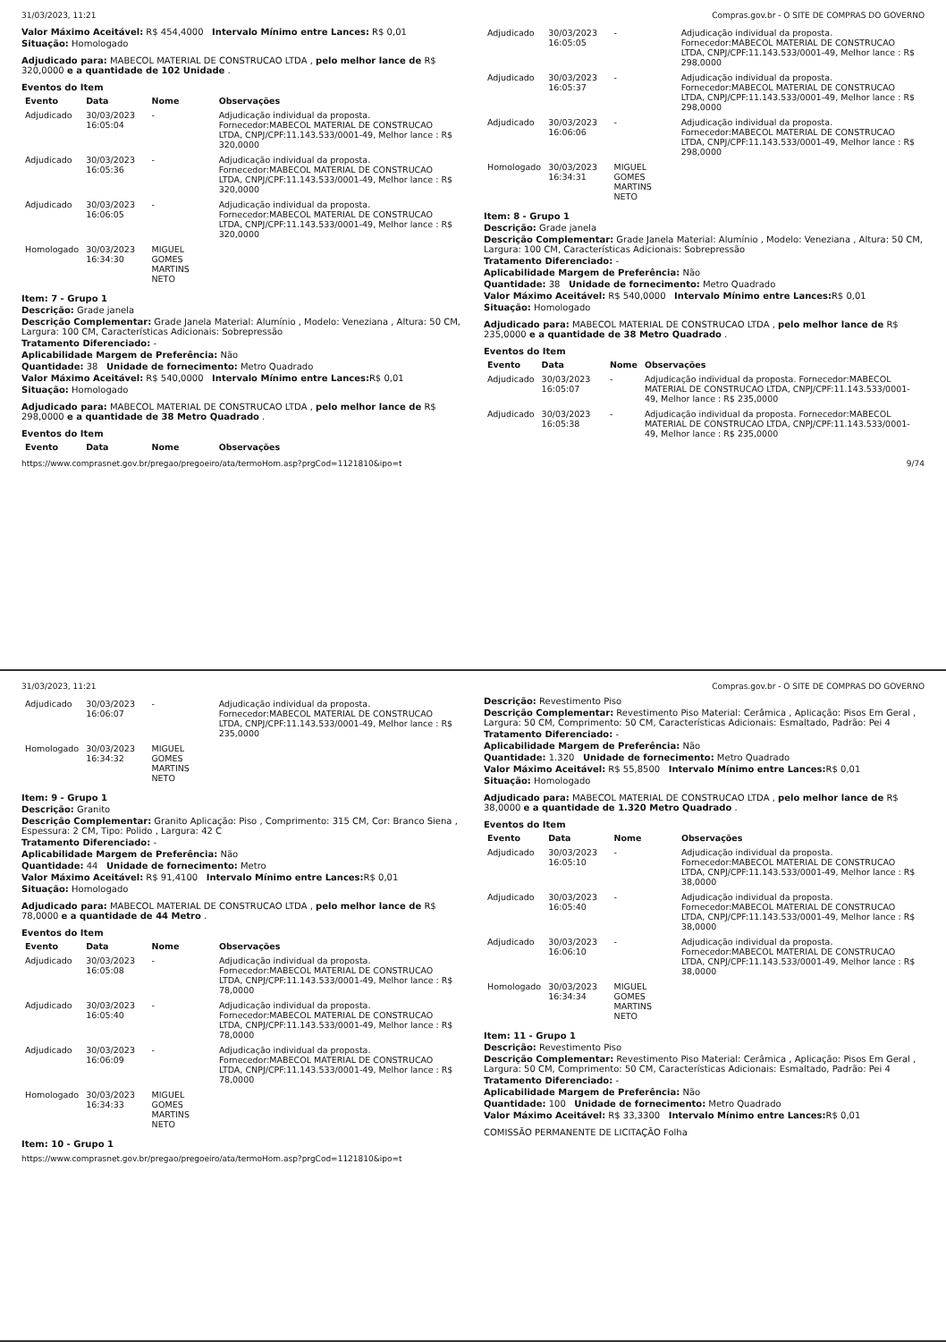31/03/2023, 11:21 Compras.gov.br - O SITE DE COMPRAS DO GOVERNO
Valor Máximo Aceitável: R$ 454,4000 Intervalo Mínimo entre Lances: R$ 0,01
Situação: Homologado
Adjudicado para: MABECOL MATERIAL DE CONSTRUCAO LTDA , pelo melhor lance de R$ 320,0000 e a quantidade de 102 Unidade .
Eventos do Item
| Evento | Data | Nome | Observações |
| --- | --- | --- | --- |
| Adjudicado | 30/03/2023 16:05:04 | - | Adjudicação individual da proposta. Fornecedor:MABECOL MATERIAL DE CONSTRUCAO LTDA, CNPJ/CPF:11.143.533/0001-49, Melhor lance : R$ 320,0000 |
| Adjudicado | 30/03/2023 16:05:36 | - | Adjudicação individual da proposta. Fornecedor:MABECOL MATERIAL DE CONSTRUCAO LTDA, CNPJ/CPF:11.143.533/0001-49, Melhor lance : R$ 320,0000 |
| Adjudicado | 30/03/2023 16:06:05 | - | Adjudicação individual da proposta. Fornecedor:MABECOL MATERIAL DE CONSTRUCAO LTDA, CNPJ/CPF:11.143.533/0001-49, Melhor lance : R$ 320,0000 |
| Homologado | 30/03/2023 16:34:30 | MIGUEL GOMES MARTINS NETO | |
Item: 7 - Grupo 1
Descrição: Grade janela
Descrição Complementar: Grade Janela Material: Alumínio , Modelo: Veneziana , Altura: 50 CM, Largura: 100 CM, Características Adicionais: Sobrepressão
Tratamento Diferenciado: -
Aplicabilidade Margem de Preferência: Não
Quantidade: 38 Unidade de fornecimento: Metro Quadrado
Valor Máximo Aceitável: R$ 540,0000 Intervalo Mínimo entre Lances: R$ 0,01
Situação: Homologado
Adjudicado para: MABECOL MATERIAL DE CONSTRUCAO LTDA , pelo melhor lance de R$ 298,0000 e a quantidade de 38 Metro Quadrado .
Eventos do Item
| Evento | Data | Nome | Observações |
| --- | --- | --- | --- |
| Adjudicado | 30/03/2023 16:05:05 | - | Adjudicação individual da proposta. Fornecedor:MABECOL MATERIAL DE CONSTRUCAO LTDA, CNPJ/CPF:11.143.533/0001-49, Melhor lance : R$ 298,0000 |
| Adjudicado | 30/03/2023 16:05:37 | - | Adjudicação individual da proposta. Fornecedor:MABECOL MATERIAL DE CONSTRUCAO LTDA, CNPJ/CPF:11.143.533/0001-49, Melhor lance : R$ 298,0000 |
| Adjudicado | 30/03/2023 16:06:06 | - | Adjudicação individual da proposta. Fornecedor:MABECOL MATERIAL DE CONSTRUCAO LTDA, CNPJ/CPF:11.143.533/0001-49, Melhor lance : R$ 298,0000 |
| Homologado | 30/03/2023 16:34:31 | MIGUEL GOMES MARTINS NETO | |
Item: 8 - Grupo 1
Descrição: Grade janela
Descrição Complementar: Grade Janela Material: Alumínio , Modelo: Veneziana , Altura: 50 CM, Largura: 100 CM, Características Adicionais: Sobrepressão
Tratamento Diferenciado: -
Aplicabilidade Margem de Preferência: Não
Quantidade: 38 Unidade de fornecimento: Metro Quadrado
Valor Máximo Aceitável: R$ 540,0000 Intervalo Mínimo entre Lances: R$ 0,01
Situação: Homologado
Adjudicado para: MABECOL MATERIAL DE CONSTRUCAO LTDA , pelo melhor lance de R$ 235,0000 e a quantidade de 38 Metro Quadrado .
Eventos do Item
| Evento | Data | Nome | Observações |
| --- | --- | --- | --- |
| Adjudicado | 30/03/2023 16:05:07 | - | Adjudicação individual da proposta. Fornecedor:MABECOL MATERIAL DE CONSTRUCAO LTDA, CNPJ/CPF:11.143.533/0001-49, Melhor lance : R$ 235,0000 |
| Adjudicado | 30/03/2023 16:05:38 | - | Adjudicação individual da proposta. Fornecedor:MABECOL MATERIAL DE CONSTRUCAO LTDA, CNPJ/CPF:11.143.533/0001-49, Melhor lance : R$ 235,0000 |
https://www.comprasnet.gov.br/pregao/pregoeiro/ata/termoHom.asp?prgCod=1121810&ipo=t 9/74
31/03/2023, 11:21 Compras.gov.br - O SITE DE COMPRAS DO GOVERNO
| Adjudicado | 30/03/2023 16:06:07 | - | Adjudicação individual da proposta. Fornecedor:MABECOL MATERIAL DE CONSTRUCAO LTDA, CNPJ/CPF:11.143.533/0001-49, Melhor lance : R$ 235,0000 |
| Homologado | 30/03/2023 16:34:32 | MIGUEL GOMES MARTINS NETO | |
Item: 9 - Grupo 1
Descrição: Granito
Descrição Complementar: Granito Aplicação: Piso , Comprimento: 315 CM, Cor: Branco Siena , Espessura: 2 CM, Tipo: Polido , Largura: 42 C
Tratamento Diferenciado: -
Aplicabilidade Margem de Preferência: Não
Quantidade: 44 Unidade de fornecimento: Metro
Valor Máximo Aceitável: R$ 91,4100 Intervalo Mínimo entre Lances: R$ 0,01
Situação: Homologado
Adjudicado para: MABECOL MATERIAL DE CONSTRUCAO LTDA , pelo melhor lance de R$ 78,0000 e a quantidade de 44 Metro .
Eventos do Item
| Evento | Data | Nome | Observações |
| --- | --- | --- | --- |
| Adjudicado | 30/03/2023 16:05:08 | - | Adjudicação individual da proposta. Fornecedor:MABECOL MATERIAL DE CONSTRUCAO LTDA, CNPJ/CPF:11.143.533/0001-49, Melhor lance : R$ 78,0000 |
| Adjudicado | 30/03/2023 16:05:40 | - | Adjudicação individual da proposta. Fornecedor:MABECOL MATERIAL DE CONSTRUCAO LTDA, CNPJ/CPF:11.143.533/0001-49, Melhor lance : R$ 78,0000 |
| Adjudicado | 30/03/2023 16:06:09 | - | Adjudicação individual da proposta. Fornecedor:MABECOL MATERIAL DE CONSTRUCAO LTDA, CNPJ/CPF:11.143.533/0001-49, Melhor lance : R$ 78,0000 |
| Homologado | 30/03/2023 16:34:33 | MIGUEL GOMES MARTINS NETO | |
Item: 10 - Grupo 1
Descrição: Revestimento Piso
Descrição Complementar: Revestimento Piso Material: Cerâmica , Aplicação: Pisos Em Geral , Largura: 50 CM, Comprimento: 50 CM, Características Adicionais: Esmaltado, Padrão: Pei 4
Tratamento Diferenciado: -
Aplicabilidade Margem de Preferência: Não
Quantidade: 1.320 Unidade de fornecimento: Metro Quadrado
Valor Máximo Aceitável: R$ 55,8500 Intervalo Mínimo entre Lances: R$ 0,01
Situação: Homologado
Adjudicado para: MABECOL MATERIAL DE CONSTRUCAO LTDA , pelo melhor lance de R$ 38,0000 e a quantidade de 1.320 Metro Quadrado .
Eventos do Item
| Evento | Data | Nome | Observações |
| --- | --- | --- | --- |
| Adjudicado | 30/03/2023 16:05:10 | - | Adjudicação individual da proposta. Fornecedor:MABECOL MATERIAL DE CONSTRUCAO LTDA, CNPJ/CPF:11.143.533/0001-49, Melhor lance : R$ 38,0000 |
| Adjudicado | 30/03/2023 16:05:40 | - | Adjudicação individual da proposta. Fornecedor:MABECOL MATERIAL DE CONSTRUCAO LTDA, CNPJ/CPF:11.143.533/0001-49, Melhor lance : R$ 38,0000 |
| Adjudicado | 30/03/2023 16:06:10 | - | Adjudicação individual da proposta. Fornecedor:MABECOL MATERIAL DE CONSTRUCAO LTDA, CNPJ/CPF:11.143.533/0001-49, Melhor lance : R$ 38,0000 |
| Homologado | 30/03/2023 16:34:34 | MIGUEL GOMES MARTINS NETO | |
Item: 11 - Grupo 1
Descrição: Revestimento Piso
Descrição Complementar: Revestimento Piso Material: Cerâmica , Aplicação: Pisos Em Geral , Largura: 50 CM, Comprimento: 50 CM, Características Adicionais: Esmaltado, Padrão: Pei 4
Tratamento Diferenciado: -
Aplicabilidade Margem de Preferência: Não
Quantidade: 100 Unidade de fornecimento: Metro Quadrado
Valor Máximo Aceitável: R$ 33,3300 Intervalo Mínimo entre Lances: R$ 0,01
COMISSÃO PERMANENTE DE LICITAÇÃO Folha
https://www.comprasnet.gov.br/pregao/pregoeiro/ata/termoHom.asp?prgCod=1121810&ipo=t